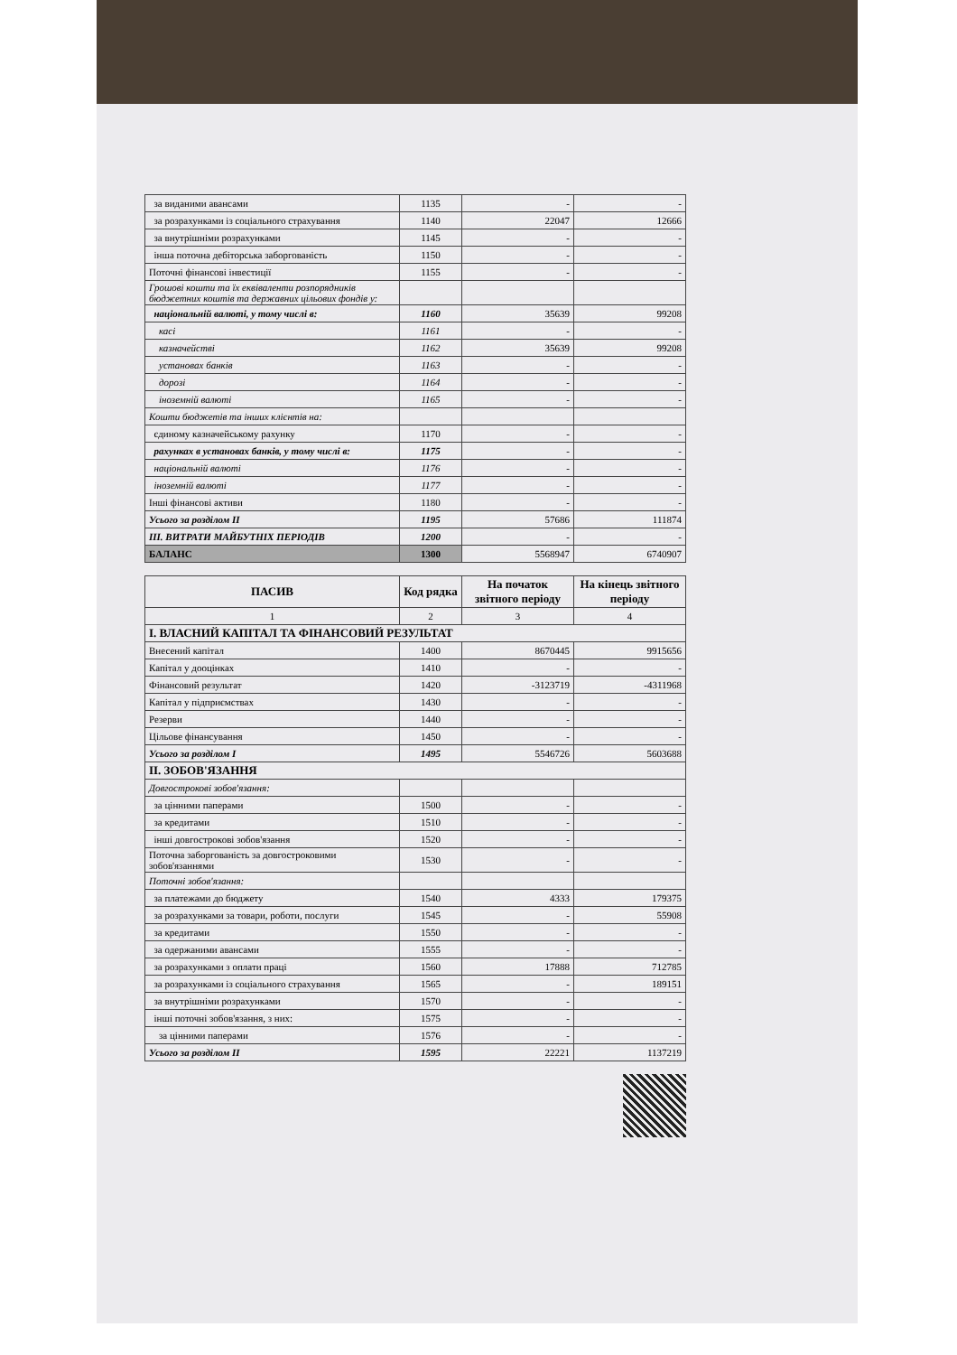| за виданими авансами | 1135 | - | - |
| за розрахунками із соціального страхування | 1140 | 22047 | 12666 |
| за внутрішніми розрахунками | 1145 | - | - |
| інша поточна дебіторська заборгованість | 1150 | - | - |
| Поточні фінансові інвестиції | 1155 | - | - |
| Грошові кошти та їх еквіваленти розпорядників бюджетних коштів та державних цільових фондів у: | | | |
| національній валюті, у тому числі в: | 1160 | 35639 | 99208 |
| касі | 1161 | - | - |
| казначействі | 1162 | 35639 | 99208 |
| установах банків | 1163 | - | - |
| дорозі | 1164 | - | - |
| іноземній валюті | 1165 | - | - |
| Кошти бюджетів та інших клієнтів на: | | | |
| єдиному казначейському рахунку | 1170 | - | - |
| рахунках в установах банків, у тому числі в: | 1175 | - | - |
| національній валюті | 1176 | - | - |
| іноземній валюті | 1177 | - | - |
| Інші фінансові активи | 1180 | - | - |
| Усього за розділом II | 1195 | 57686 | 111874 |
| III. ВИТРАТИ МАЙБУТНІХ ПЕРІОДІВ | 1200 | - | - |
| БАЛАНС | 1300 | 5568947 | 6740907 |
| ПАСИВ | Код рядка | На початок звітного періоду | На кінець звітного періоду |
| --- | --- | --- | --- |
| 1 | 2 | 3 | 4 |
| I. ВЛАСНИЙ КАПІТАЛ ТА ФІНАНСОВИЙ РЕЗУЛЬТАТ | | | |
| Внесений капітал | 1400 | 8670445 | 9915656 |
| Капітал у дооцінках | 1410 | - | - |
| Фінансовий результат | 1420 | -3123719 | -4311968 |
| Капітал у підприємствах | 1430 | - | - |
| Резерви | 1440 | - | - |
| Цільове фінансування | 1450 | - | - |
| Усього за розділом I | 1495 | 5546726 | 5603688 |
| II. ЗОБОВ'ЯЗАННЯ | | | |
| Довгострокові зобов'язання: | | | |
| за цінними паперами | 1500 | - | - |
| за кредитами | 1510 | - | - |
| інші довгострокові зобов'язання | 1520 | - | - |
| Поточна заборгованість за довгостроковими зобов'язаннями | 1530 | - | - |
| Поточні зобов'язання: | | | |
| за платежами до бюджету | 1540 | 4333 | 179375 |
| за розрахунками за товари, роботи, послуги | 1545 | - | 55908 |
| за кредитами | 1550 | - | - |
| за одержаними авансами | 1555 | - | - |
| за розрахунками з оплати праці | 1560 | 17888 | 712785 |
| за розрахунками із соціального страхування | 1565 | - | 189151 |
| за внутрішніми розрахунками | 1570 | - | - |
| інші поточні зобов'язання, з них: | 1575 | - | - |
| за цінними паперами | 1576 | - | - |
| Усього за розділом II | 1595 | 22221 | 1137219 |